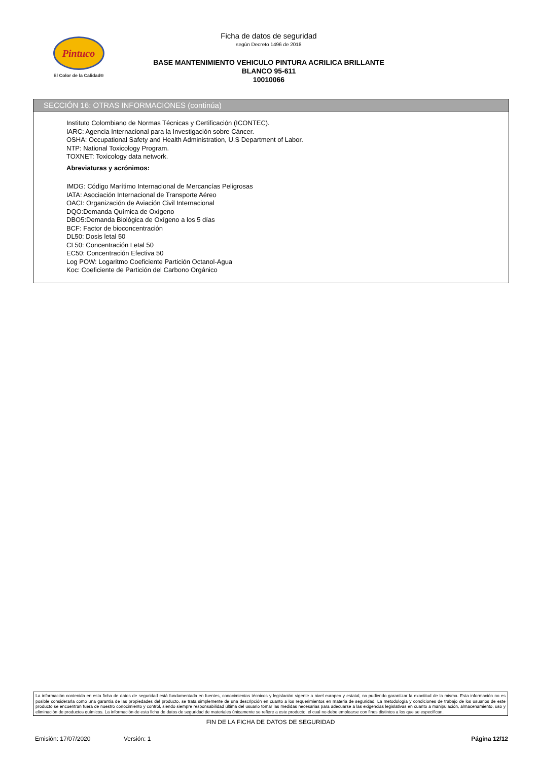Pintuco
El Color de la Calidad®
Ficha de datos de seguridad
según Decreto 1496 de 2018
BASE MANTENIMIENTO VEHICULO PINTURA ACRILICA BRILLANTE
BLANCO 95-611
10010066
SECCIÓN 16: OTRAS INFORMACIONES (continúa)
Instituto Colombiano de Normas Técnicas y Certificación (ICONTEC).
IARC: Agencia Internacional para la Investigación sobre Cáncer.
OSHA: Occupational Safety and Health Administration, U.S Department of Labor.
NTP: National Toxicology Program.
TOXNET: Toxicology data network.
Abreviaturas y acrónimos:
IMDG: Código Marítimo Internacional de Mercancías Peligrosas
IATA: Asociación Internacional de Transporte Aéreo
OACI: Organización de Aviación Civil Internacional
DQO:Demanda Química de Oxígeno
DBO5:Demanda Biológica de Oxígeno a los 5 días
BCF: Factor de bioconcentración
DL50: Dosis letal 50
CL50: Concentración Letal 50
EC50: Concentración Efectiva 50
Log POW: Logaritmo Coeficiente Partición Octanol-Agua
Koc: Coeficiente de Partición del Carbono Orgánico
La información contenida en esta ficha de datos de seguridad está fundamentada en fuentes, conocimientos técnicos y legislación vigente a nivel europeo y estatal, no pudiendo garantizar la exactitud de la misma. Esta información no es posible considerarla como una garantía de las propiedades del producto, se trata simplemente de una descripción en cuanto a los requerimientos en materia de seguridad. La metodología y condiciones de trabajo de los usuarios de este producto se encuentran fuera de nuestro conocimiento y control, siendo siempre responsabilidad última del usuario tomar las medidas necesarias para adecuarse a las exigencias legislativas en cuanto a manipulación, almacenamiento, uso y eliminación de productos químicos. La información de esta ficha de datos de seguridad de materiales únicamente se refiere a este producto, el cual no debe emplearse con fines distintos a los que se especifican.
FIN DE LA FICHA DE DATOS DE SEGURIDAD
Emisión: 17/07/2020 Versión: 1 Página 12/12